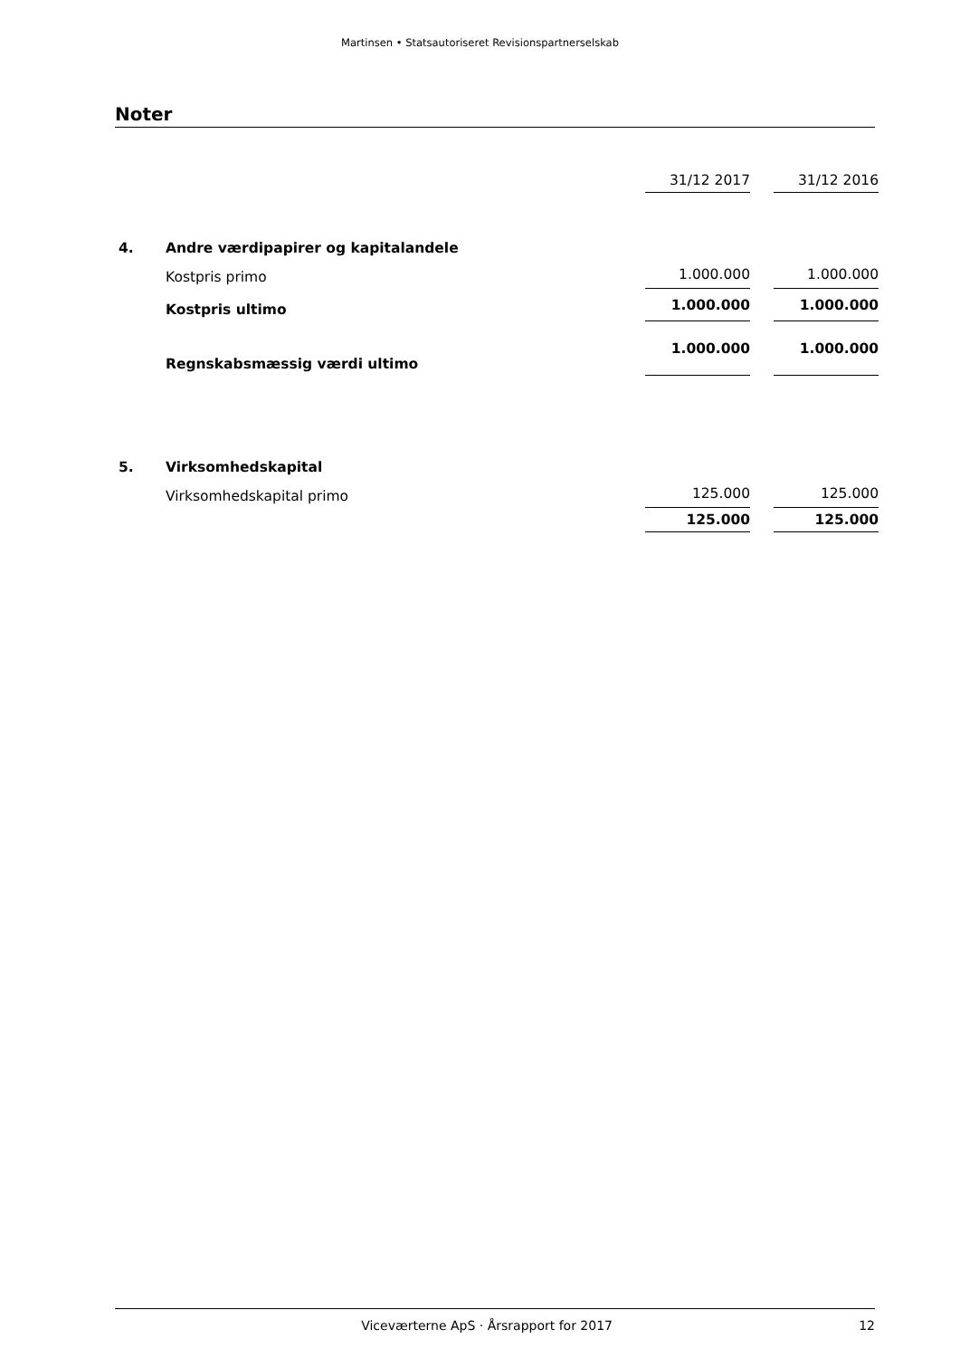Martinsen • Statsautoriseret Revisionspartnerselskab
Noter
| | | 31/12 2017 | | 31/12 2016 |
| 4. | Andre værdipapirer og kapitalandele | | | |
| | Kostpris primo | 1.000.000 | | 1.000.000 |
| | Kostpris ultimo | 1.000.000 | | 1.000.000 |
| | Regnskabsmæssig værdi ultimo | 1.000.000 | | 1.000.000 |
| 5. | Virksomhedskapital | | | |
| | Virksomhedskapital primo | 125.000 | | 125.000 |
| | | 125.000 | | 125.000 |
Viceværterne ApS · Årsrapport for 2017 12